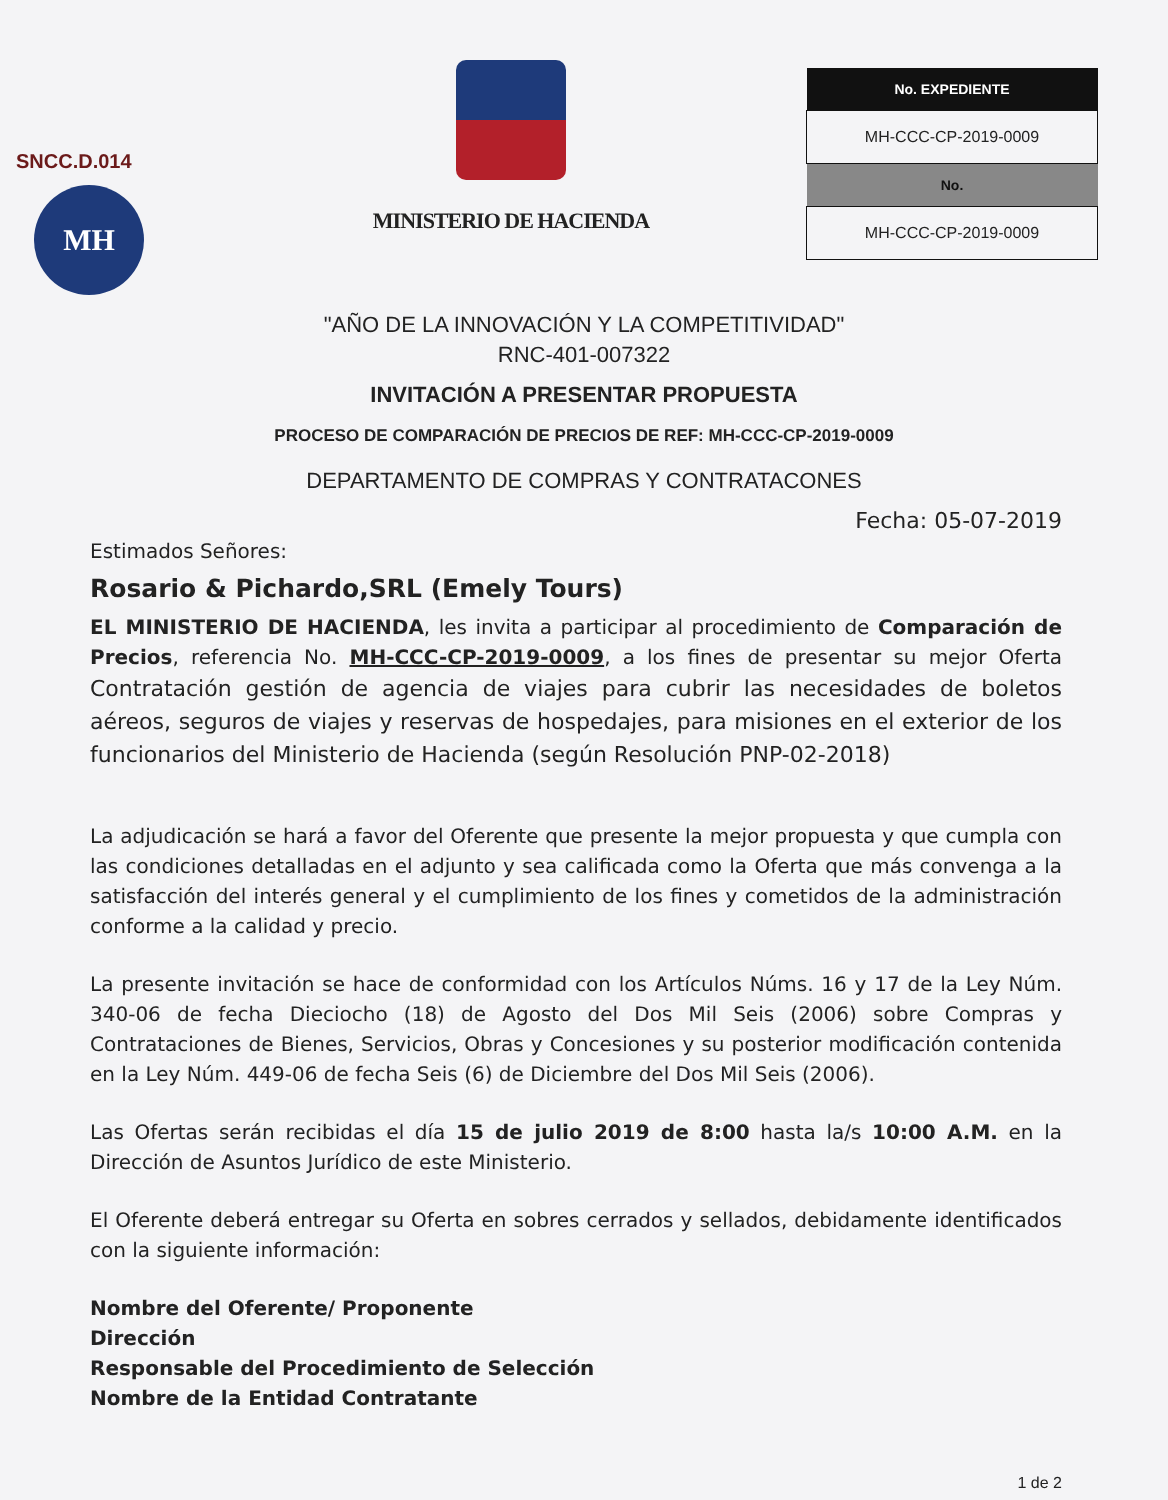SNCC.D.014
MH
MINISTERIO DE HACIENDA
| No. EXPEDIENTE |
| --- |
| MH-CCC-CP-2019-0009 |
| No. |
| MH-CCC-CP-2019-0009 |
"AÑO DE LA INNOVACIÓN Y LA COMPETITIVIDAD"
RNC-401-007322
INVITACIÓN A PRESENTAR PROPUESTA
PROCESO DE COMPARACIÓN DE PRECIOS DE REF: MH-CCC-CP-2019-0009
DEPARTAMENTO DE COMPRAS Y CONTRATACONES
Fecha: 05-07-2019
Estimados Señores:
Rosario & Pichardo,SRL (Emely Tours)
EL MINISTERIO DE HACIENDA, les invita a participar al procedimiento de Comparación de Precios, referencia No. MH-CCC-CP-2019-0009, a los fines de presentar su mejor Oferta Contratación gestión de agencia de viajes para cubrir las necesidades de boletos aéreos, seguros de viajes y reservas de hospedajes, para misiones en el exterior de los funcionarios del Ministerio de Hacienda (según Resolución PNP-02-2018)
La adjudicación se hará a favor del Oferente que presente la mejor propuesta y que cumpla con las condiciones detalladas en el adjunto y sea calificada como la Oferta que más convenga a la satisfacción del interés general y el cumplimiento de los fines y cometidos de la administración conforme a la calidad y precio.
La presente invitación se hace de conformidad con los Artículos Núms. 16 y 17 de la Ley Núm. 340-06 de fecha Dieciocho (18) de Agosto del Dos Mil Seis (2006) sobre Compras y Contrataciones de Bienes, Servicios, Obras y Concesiones y su posterior modificación contenida en la Ley Núm. 449-06 de fecha Seis (6) de Diciembre del Dos Mil Seis (2006).
Las Ofertas serán recibidas el día 15 de julio 2019 de 8:00 hasta la/s 10:00 A.M. en la Dirección de Asuntos Jurídico de este Ministerio.
El Oferente deberá entregar su Oferta en sobres cerrados y sellados, debidamente identificados con la siguiente información:
Nombre del Oferente/ Proponente
Dirección
Responsable del Procedimiento de Selección
Nombre de la Entidad Contratante
1 de 2